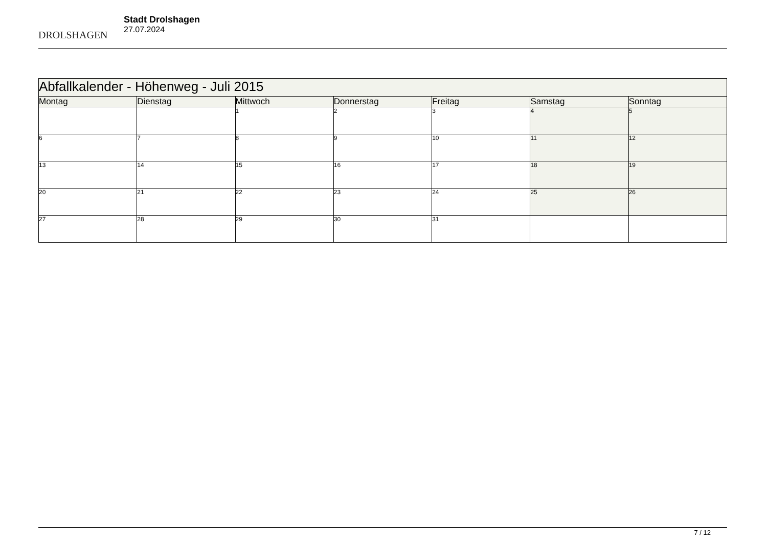DROLSHAGEN
Stadt Drolshagen
27.07.2024
| Abfallkalender - Höhenweg - Juli 2015 | | | | | | |
| Montag | Dienstag | Mittwoch | Donnerstag | Freitag | Samstag | Sonntag |
| | | 1 | 2 | 3 | 4 | 5 |
| 6 | 7 | 8 | 9 | 10 | 11 | 12 |
| 13 | 14 | 15 | 16 | 17 | 18 | 19 |
| 20 | 21 | 22 | 23 | 24 | 25 | 26 |
| 27 | 28 | 29 | 30 | 31 | | |
7 / 12